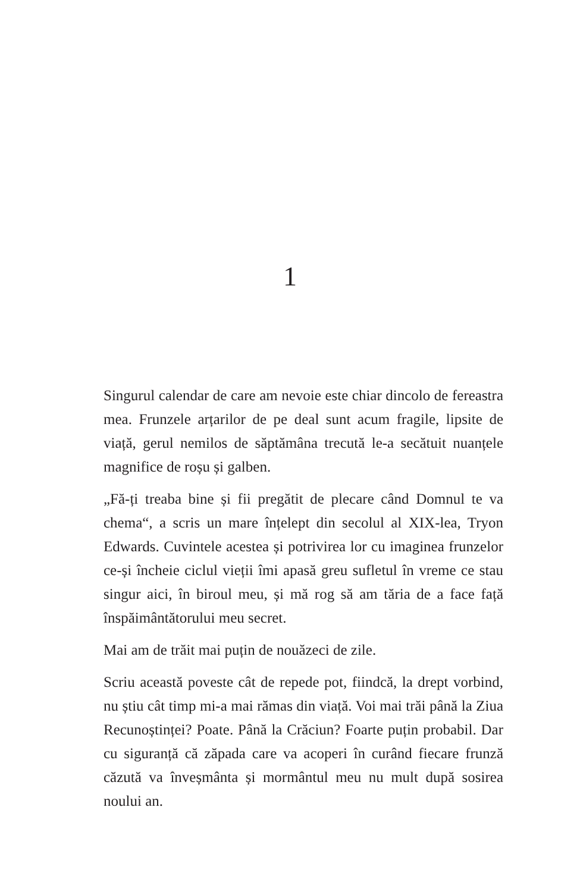1
Singurul calendar de care am nevoie este chiar dincolo de fereastra mea. Frunzele arțarilor de pe deal sunt acum fragile, lipsite de viață, gerul nemilos de săptămâna trecută le-a secătuit nuanțele magnifice de roșu și galben.
„Fă-ți treaba bine și fii pregătit de plecare când Domnul te va chema“, a scris un mare înțelept din secolul al XIX-lea, Tryon Edwards. Cuvintele acestea și potrivirea lor cu imaginea frunzelor ce-și încheie ciclul vieții îmi apasă greu sufletul în vreme ce stau singur aici, în biroul meu, și mă rog să am tăria de a face față înspăimântătorului meu secret.
Mai am de trăit mai puțin de nouăzeci de zile.
Scriu această poveste cât de repede pot, fiindcă, la drept vorbind, nu știu cât timp mi-a mai rămas din viață. Voi mai trăi până la Ziua Recunoștinței? Poate. Până la Crăciun? Foarte puțin probabil. Dar cu siguranță că zăpada care va acoperi în curând fiecare frunză căzută va înveșmânta și mormântul meu nu mult după sosirea noului an.